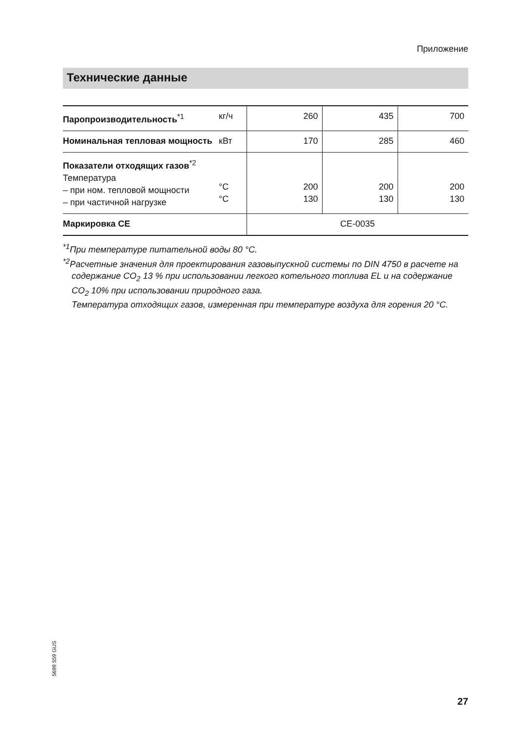Приложение
Технические данные
| Паропроизводительность<sup>*1</sup> | кг/ч | 260 | 435 | 700 |
| Номинальная тепловая мощность | кВт | 170 | 285 | 460 |
| Показатели отходящих газов<sup>*2</sup> Температура – при ном. тепловой мощности – при частичной нагрузке | °C °C | 200 130 | 200 130 | 200 130 |
| Маркировка CE | | CE-0035 | | |
<sup>*1</sup>При температуре питательной воды 80 °C.
<sup>*2</sup>Расчетные значения для проектирования газовыпускной системы по DIN 4750 в расчете на содержание CO<sub>2</sub> 13 % при использовании легкого котельного топлива EL и на содержание CO<sub>2</sub> 10% при использовании природного газа.
Температура отходящих газов, измеренная при температуре воздуха для горения 20 °C.
5699 559 GUS
27